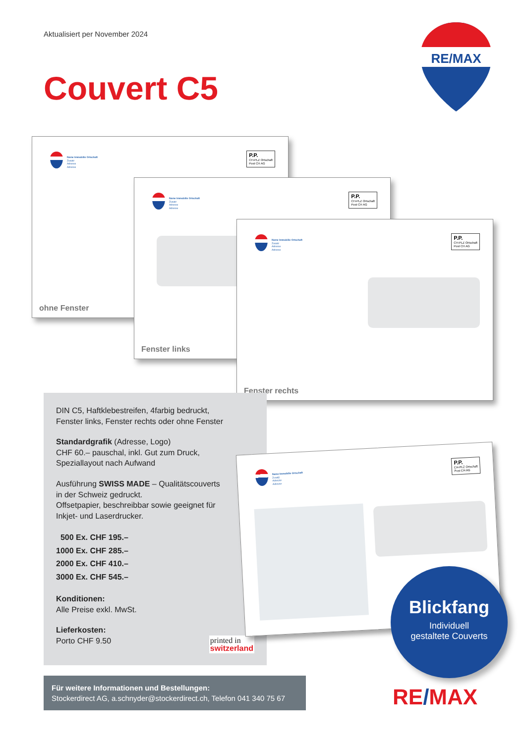Aktualisiert per November 2024
Couvert C5
RE/MAX
Name Immobilie Ortschaft
Zusatz
Adresse
Adresse
P.P.
CH-PLZ Ortschaft
Post CH AG
ohne Fenster
Name Immobilie Ortschaft
Zusatz
Adresse
Adresse
P.P.
CH-PLZ Ortschaft
Post CH AG
Fenster links
Name Immobilie Ortschaft
Zusatz
Adresse
Adresse
P.P.
CH-PLZ Ortschaft
Post CH AG
Fenster rechts
DIN C5, Haftklebestreifen, 4farbig bedruckt,
Fenster links, Fenster rechts oder ohne Fenster
Standardgrafik (Adresse, Logo)
CHF 60.– pauschal, inkl. Gut zum Druck,
Speziallayout nach Aufwand
Ausführung SWISS MADE – Qualitätscouverts
in der Schweiz gedruckt.
Offsetpapier, beschreibbar sowie geeignet für
Inkjet- und Laserdrucker.
500 Ex. CHF 195.–
1000 Ex. CHF 285.–
2000 Ex. CHF 410.–
3000 Ex. CHF 545.–
Konditionen:
Alle Preise exkl. MwSt.
Lieferkosten:
Porto CHF 9.50 printed in
switzerland
Name Immobilie Ortschaft
Zusatz
Adresse
Adresse
P.P.
CH-PLZ Ortschaft
Post CH AG
Blickfang
Individuell
gestaltete Couverts
Für weitere Informationen und Bestellungen:
Stockerdirect AG, a.schnyder@stockerdirect.ch, Telefon 041 340 75 67
RE/MAX